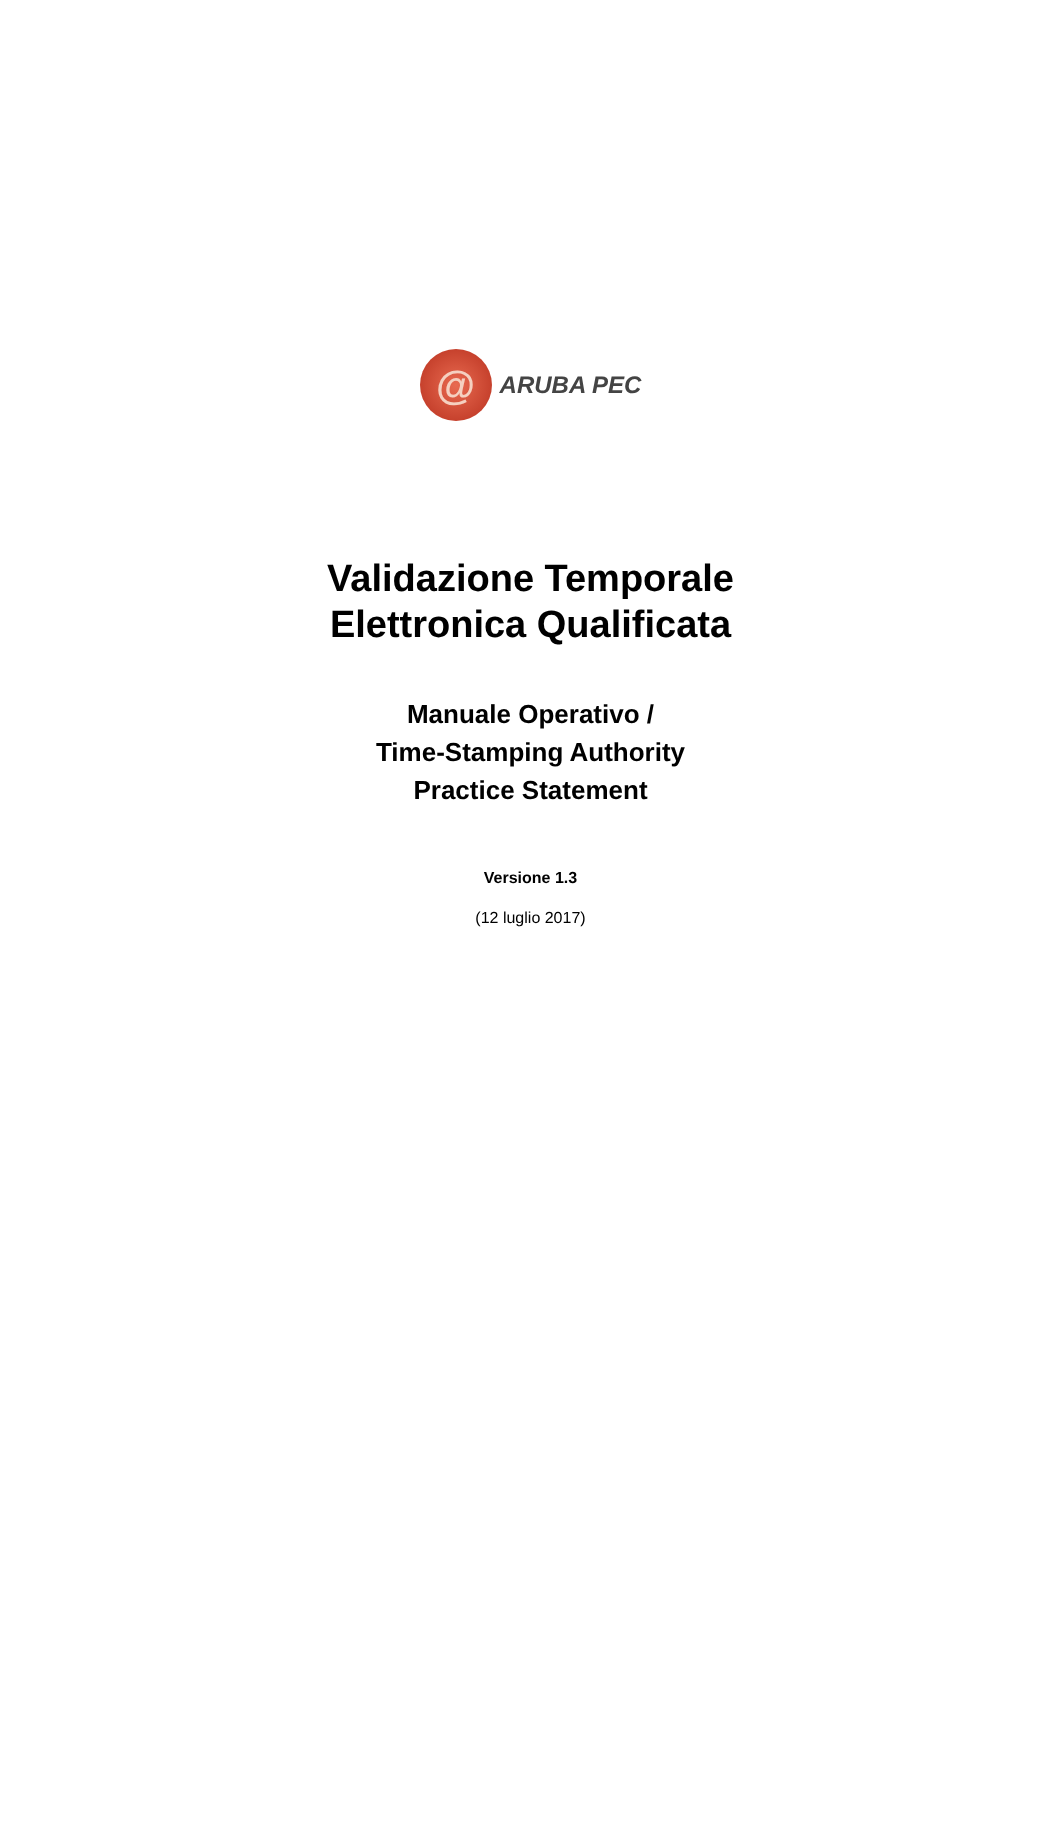@
ARUBA PEC
Validazione Temporale
Elettronica Qualificata
Manuale Operativo /
Time-Stamping Authority
Practice Statement
Versione 1.3
(12 luglio 2017)